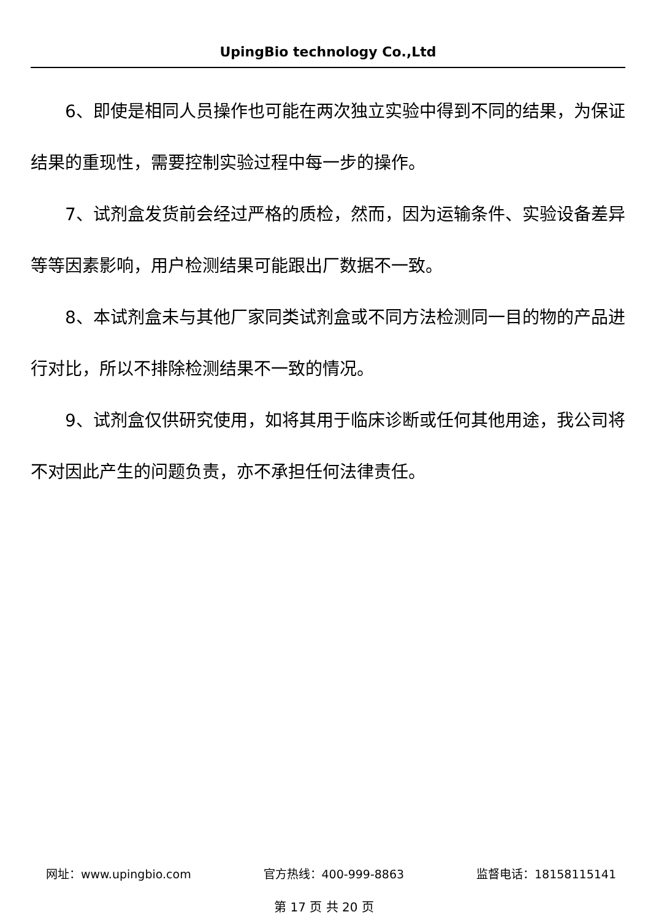UpingBio technology Co.,Ltd
6、即使是相同人员操作也可能在两次独立实验中得到不同的结果，为保证结果的重现性，需要控制实验过程中每一步的操作。
7、试剂盒发货前会经过严格的质检，然而，因为运输条件、实验设备差异等等因素影响，用户检测结果可能跟出厂数据不一致。
8、本试剂盒未与其他厂家同类试剂盒或不同方法检测同一目的物的产品进行对比，所以不排除检测结果不一致的情况。
9、试剂盒仅供研究使用，如将其用于临床诊断或任何其他用途，我公司将不对因此产生的问题负责，亦不承担任何法律责任。
网址：www.upingbio.com 官方热线：400-999-8863 监督电话：18158115141
第 17 页 共 20 页